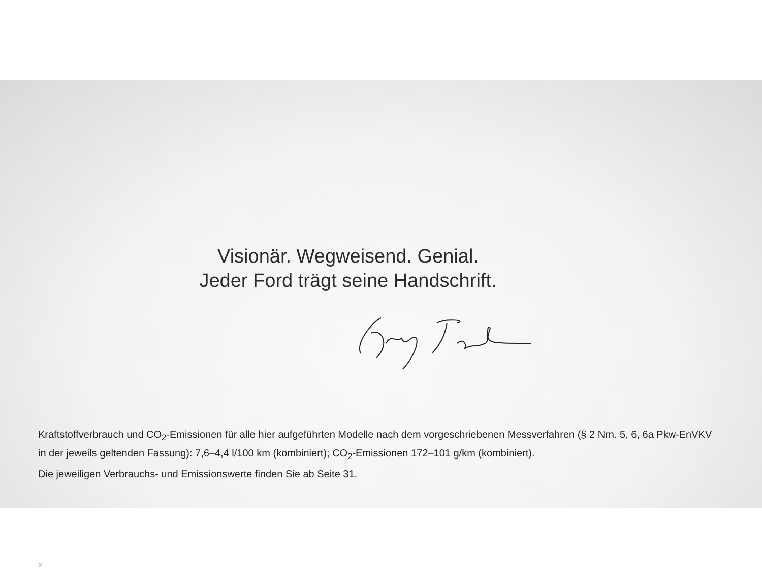Visionär. Wegweisend. Genial.
Jeder Ford trägt seine Handschrift.
Kraftstoffverbrauch und CO<sub>2</sub>-Emissionen für alle hier aufgeführten Modelle nach dem vorgeschriebenen Messverfahren (§ 2 Nrn. 5, 6, 6a Pkw-EnVKV in der jeweils geltenden Fassung): 7,6–4,4 l/100 km (kombiniert); CO<sub>2</sub>-Emissionen 172–101 g/km (kombiniert).
Die jeweiligen Verbrauchs- und Emissionswerte finden Sie ab Seite 31.
2